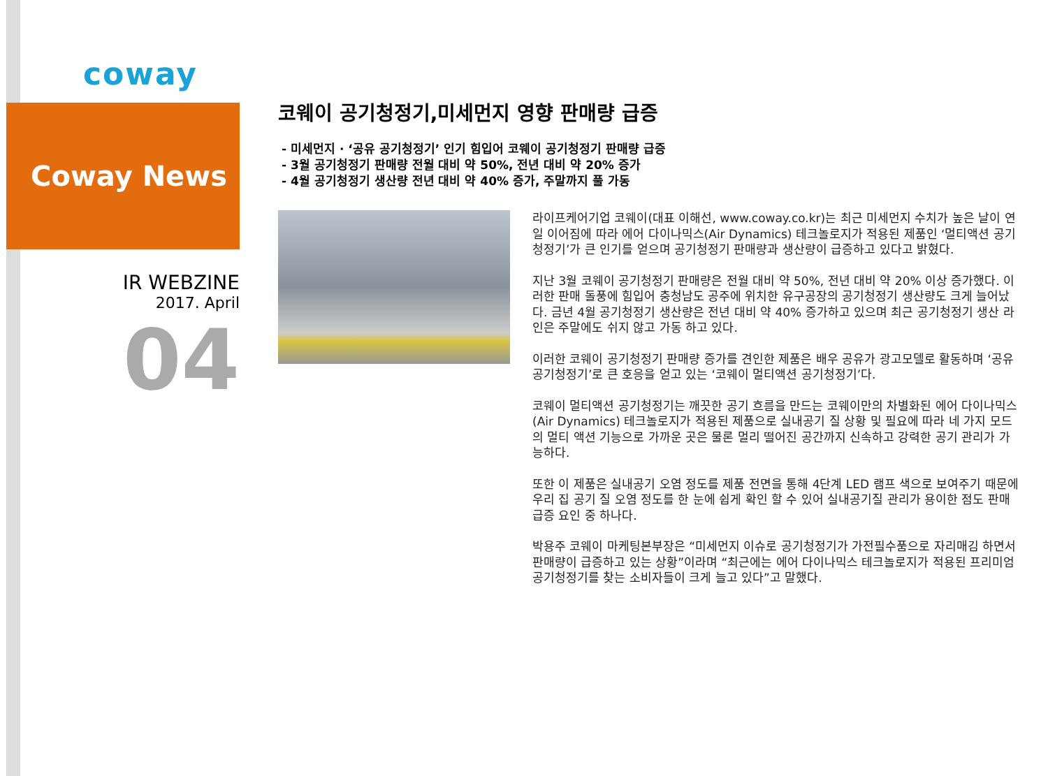coway
Coway News
IR WEBZINE
2017. April
04
코웨이 공기청정기,미세먼지 영향 판매량 급증
- 미세먼지 · ‘공유 공기청정기’ 인기 힘입어 코웨이 공기청정기 판매량 급증
- 3월 공기청정기 판매량 전월 대비 약 50%, 전년 대비 약 20% 증가
- 4월 공기청정기 생산량 전년 대비 약 40% 증가, 주말까지 풀 가동
라이프케어기업 코웨이(대표 이해선, www.coway.co.kr)는 최근 미세먼지 수치가 높은 날이 연일 이어짐에 따라 에어 다이나믹스(Air Dynamics) 테크놀로지가 적용된 제품인 ‘멀티액션 공기청정기’가 큰 인기를 얻으며 공기청정기 판매량과 생산량이 급증하고 있다고 밝혔다.
지난 3월 코웨이 공기청정기 판매량은 전월 대비 약 50%, 전년 대비 약 20% 이상 증가했다. 이러한 판매 돌풍에 힘입어 충청남도 공주에 위치한 유구공장의 공기청정기 생산량도 크게 늘어났다. 금년 4월 공기청정기 생산량은 전년 대비 약 40% 증가하고 있으며 최근 공기청정기 생산 라인은 주말에도 쉬지 않고 가동 하고 있다.
이러한 코웨이 공기청정기 판매량 증가를 견인한 제품은 배우 공유가 광고모델로 활동하며 ‘공유 공기청정기’로 큰 호응을 얻고 있는 ‘코웨이 멀티액션 공기청정기’다.
코웨이 멀티액션 공기청정기는 깨끗한 공기 흐름을 만드는 코웨이만의 차별화된 에어 다이나믹스(Air Dynamics) 테크놀로지가 적용된 제품으로 실내공기 질 상황 및 필요에 따라 네 가지 모드의 멀티 액션 기능으로 가까운 곳은 물론 멀리 떨어진 공간까지 신속하고 강력한 공기 관리가 가능하다.
또한 이 제품은 실내공기 오염 정도를 제품 전면을 통해 4단계 LED 램프 색으로 보여주기 때문에 우리 집 공기 질 오염 정도를 한 눈에 쉽게 확인 할 수 있어 실내공기질 관리가 용이한 점도 판매 급증 요인 중 하나다.
박용주 코웨이 마케팅본부장은 “미세먼지 이슈로 공기청정기가 가전필수품으로 자리매김 하면서 판매량이 급증하고 있는 상황”이라며 “최근에는 에어 다이나믹스 테크놀로지가 적용된 프리미엄 공기청정기를 찾는 소비자들이 크게 늘고 있다”고 말했다.